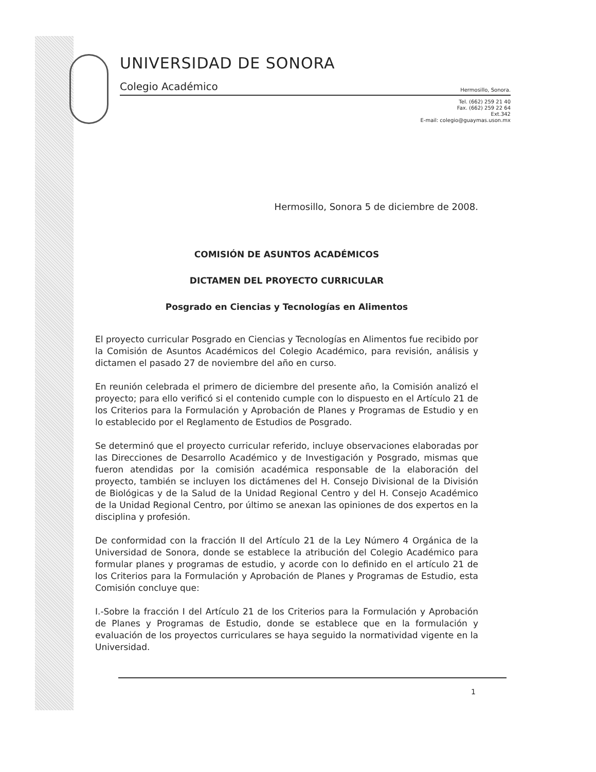UNIVERSIDAD DE SONORA
Colegio Académico Hermosillo, Sonora.
Tel. (662) 259 21 40
Fax. (662) 259 22 64
Ext.342
E-mail: colegio@guaymas.uson.mx
Hermosillo, Sonora 5 de diciembre de 2008.
COMISIÓN DE ASUNTOS ACADÉMICOS
DICTAMEN DEL PROYECTO CURRICULAR
Posgrado en Ciencias y Tecnologías en Alimentos
El proyecto curricular Posgrado en Ciencias y Tecnologías en Alimentos fue recibido por la Comisión de Asuntos Académicos del Colegio Académico, para revisión, análisis y dictamen el pasado 27 de noviembre del año en curso.
En reunión celebrada el primero de diciembre del presente año, la Comisión analizó el proyecto; para ello verificó si el contenido cumple con lo dispuesto en el Artículo 21 de los Criterios para la Formulación y Aprobación de Planes y Programas de Estudio y en lo establecido por el Reglamento de Estudios de Posgrado.
Se determinó que el proyecto curricular referido, incluye observaciones elaboradas por las Direcciones de Desarrollo Académico y de Investigación y Posgrado, mismas que fueron atendidas por la comisión académica responsable de la elaboración del proyecto, también se incluyen los dictámenes del H. Consejo Divisional de la División de Biológicas y de la Salud de la Unidad Regional Centro y del H. Consejo Académico de la Unidad Regional Centro, por último se anexan las opiniones de dos expertos en la disciplina y profesión.
De conformidad con la fracción II del Artículo 21 de la Ley Número 4 Orgánica de la Universidad de Sonora, donde se establece la atribución del Colegio Académico para formular planes y programas de estudio, y acorde con lo definido en el artículo 21 de los Criterios para la Formulación y Aprobación de Planes y Programas de Estudio, esta Comisión concluye que:
I.-Sobre la fracción I del Artículo 21 de los Criterios para la Formulación y Aprobación de Planes y Programas de Estudio, donde se establece que en la formulación y evaluación de los proyectos curriculares se haya seguido la normatividad vigente en la Universidad.
1